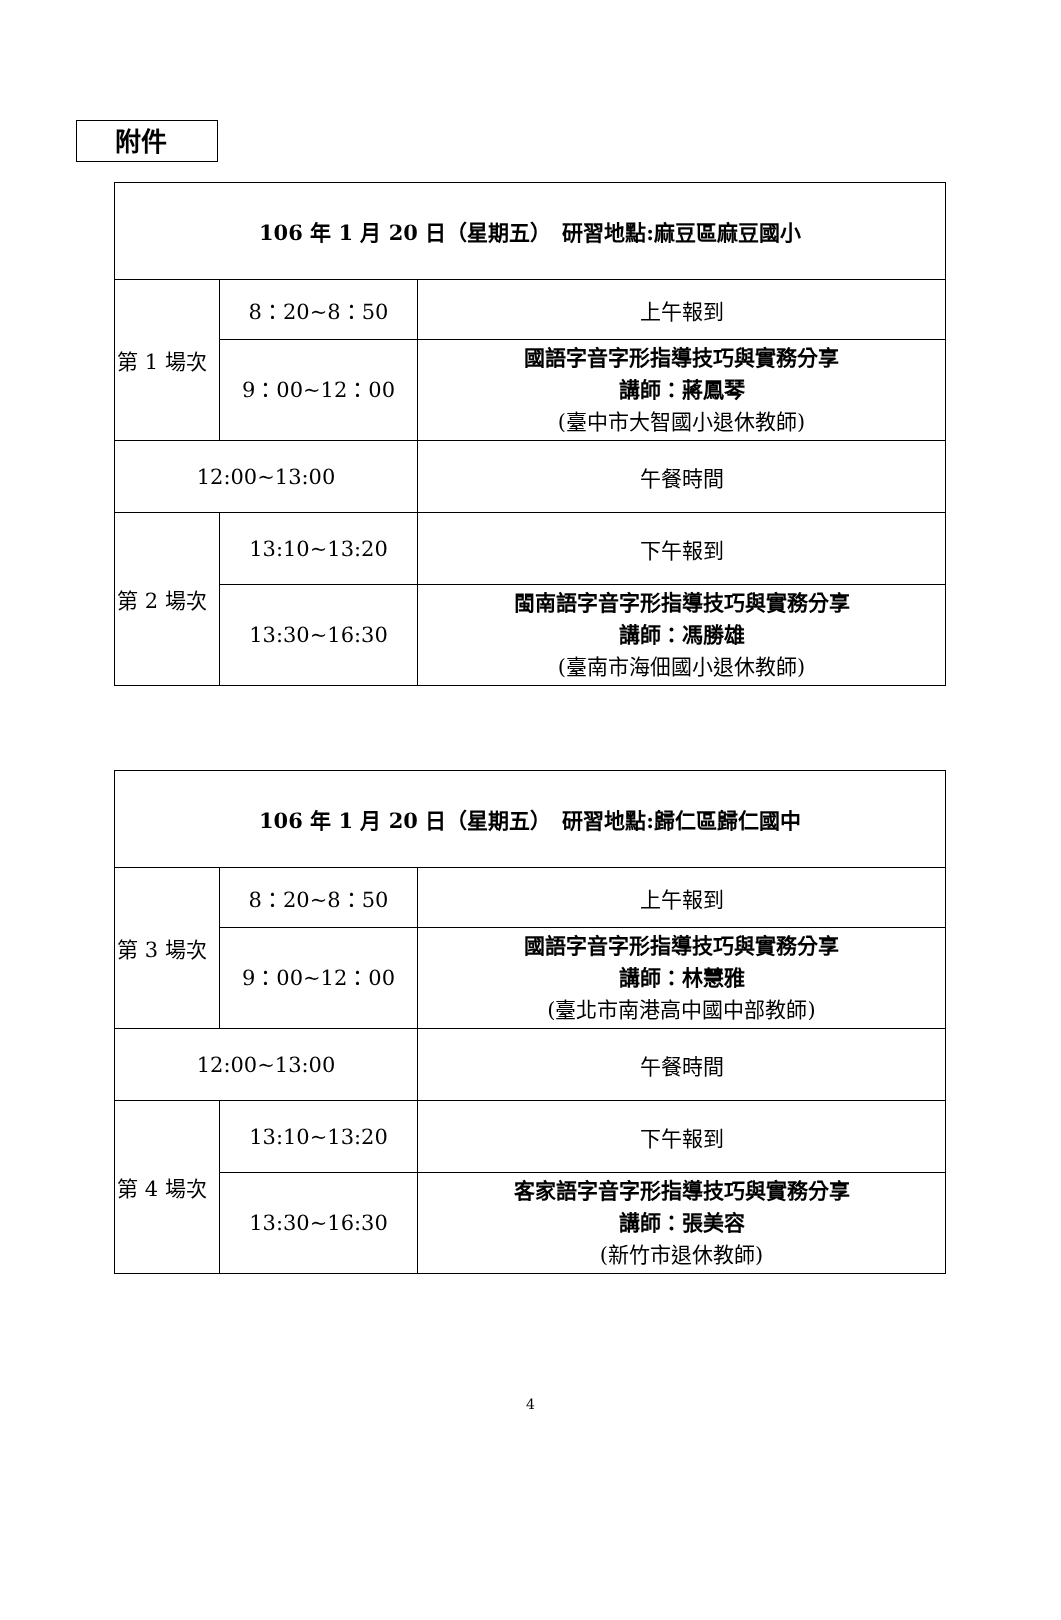附件
| 106 年 1 月 20 日（星期五） 研習地點:麻豆區麻豆國小 | | |
| --- | --- | --- |
| 第 1 場次 | 8：20~8：50 | 上午報到 |
| | 9：00~12：00 | 國語字音字形指導技巧與實務分享 講師：蔣鳳琴 (臺中市大智國小退休教師) |
| 12:00~13:00 | | 午餐時間 |
| 第 2 場次 | 13:10~13:20 | 下午報到 |
| | 13:30~16:30 | 閩南語字音字形指導技巧與實務分享 講師：馮勝雄 (臺南市海佃國小退休教師) |
| 106 年 1 月 20 日（星期五） 研習地點:歸仁區歸仁國中 | | |
| --- | --- | --- |
| 第 3 場次 | 8：20~8：50 | 上午報到 |
| | 9：00~12：00 | 國語字音字形指導技巧與實務分享 講師：林慧雅 (臺北市南港高中國中部教師) |
| 12:00~13:00 | | 午餐時間 |
| 第 4 場次 | 13:10~13:20 | 下午報到 |
| | 13:30~16:30 | 客家語字音字形指導技巧與實務分享 講師：張美容 (新竹市退休教師) |
4